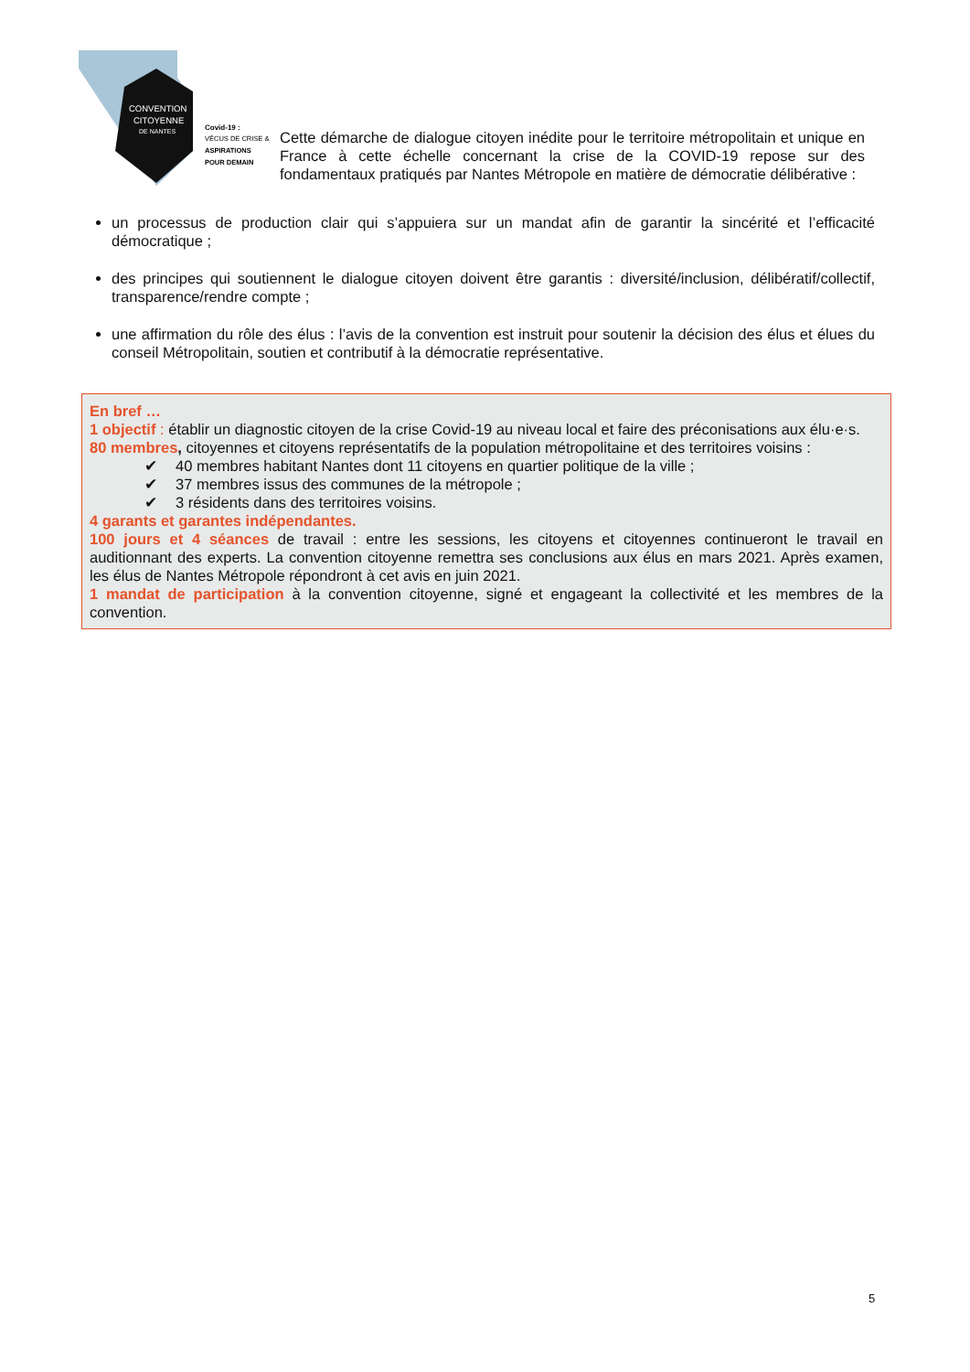CONVENTION
CITOYENNE
DE NANTES
Covid-19 :
VÉCUS DE CRISE &
ASPIRATIONS
POUR DEMAIN
Cette démarche de dialogue citoyen inédite pour le territoire métropolitain et unique en France à cette échelle concernant la crise de la COVID-19 repose sur des fondamentaux pratiqués par Nantes Métropole en matière de démocratie délibérative :
un processus de production clair qui s’appuiera sur un mandat afin de garantir la sincérité et l’efficacité démocratique ;
des principes qui soutiennent le dialogue citoyen doivent être garantis : diversité/inclusion, délibératif/collectif, transparence/rendre compte ;
une affirmation du rôle des élus : l’avis de la convention est instruit pour soutenir la décision des élus et élues du conseil Métropolitain, soutien et contributif à la démocratie représentative.
En bref …
1 objectif : établir un diagnostic citoyen de la crise Covid-19 au niveau local et faire des préconisations aux élu·e·s.
80 membres, citoyennes et citoyens représentatifs de la population métropolitaine et des territoires voisins :
✔ 40 membres habitant Nantes dont 11 citoyens en quartier politique de la ville ;
✔ 37 membres issus des communes de la métropole ;
✔ 3 résidents dans des territoires voisins.
4 garants et garantes indépendantes.
100 jours et 4 séances de travail : entre les sessions, les citoyens et citoyennes continueront le travail en auditionnant des experts. La convention citoyenne remettra ses conclusions aux élus en mars 2021. Après examen, les élus de Nantes Métropole répondront à cet avis en juin 2021.
1 mandat de participation à la convention citoyenne, signé et engageant la collectivité et les membres de la convention.
5